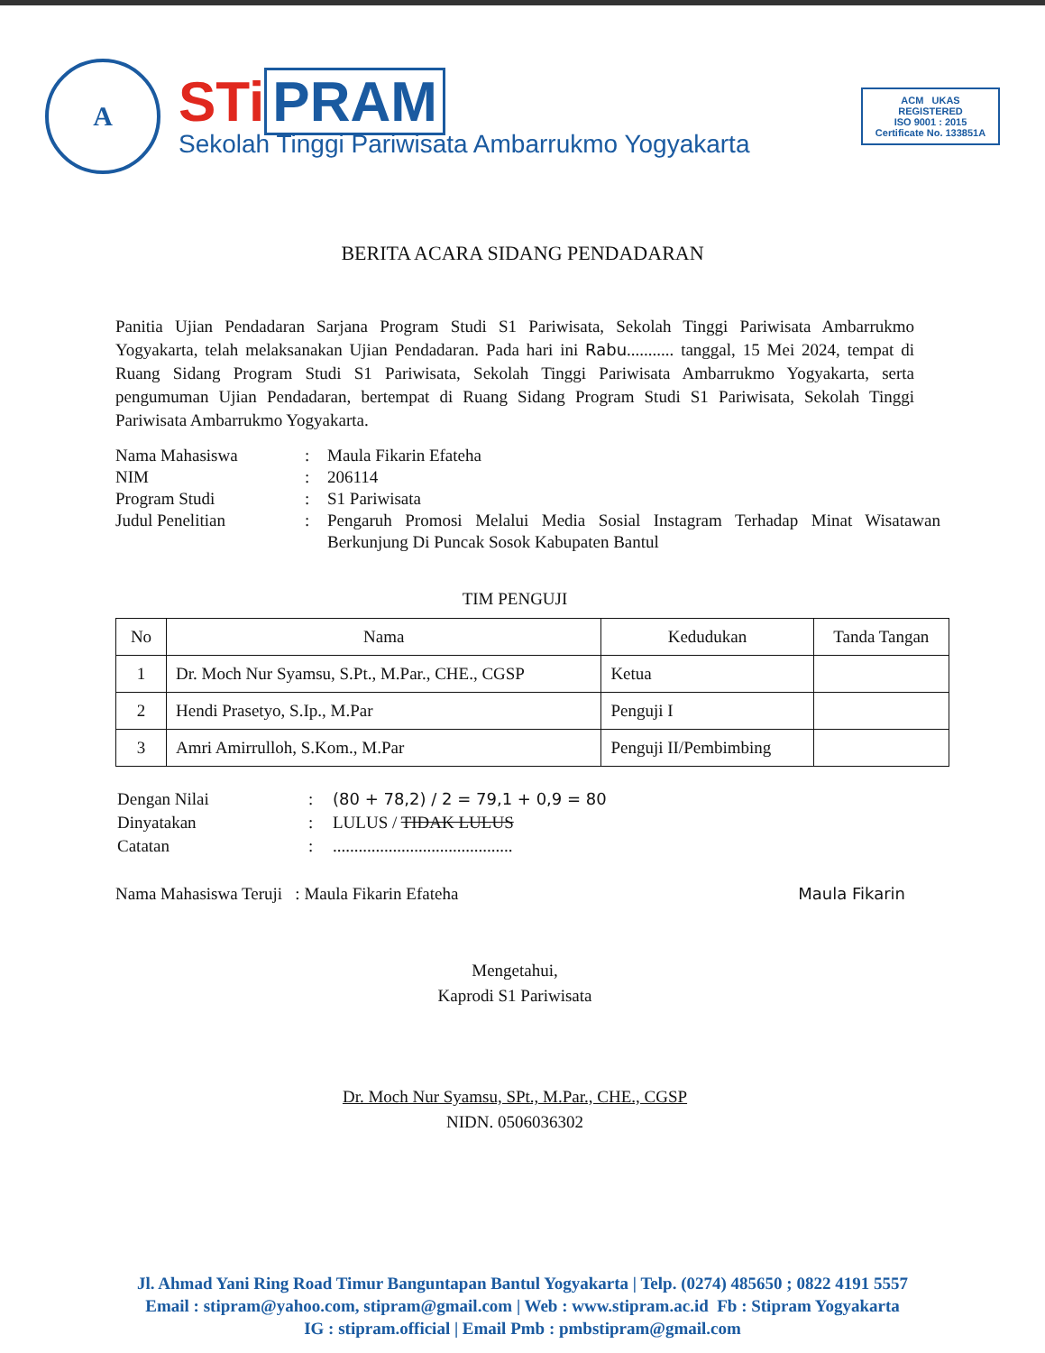A
STi PRAM
Sekolah Tinggi Pariwisata Ambarrukmo Yogyakarta
ACM UKAS
REGISTERED
ISO 9001 : 2015
Certificate No. 133851A
BERITA ACARA SIDANG PENDADARAN
Panitia Ujian Pendadaran Sarjana Program Studi S1 Pariwisata, Sekolah Tinggi Pariwisata Ambarrukmo Yogyakarta, telah melaksanakan Ujian Pendadaran. Pada hari ini Rabu........... tanggal, 15 Mei 2024, tempat di Ruang Sidang Program Studi S1 Pariwisata, Sekolah Tinggi Pariwisata Ambarrukmo Yogyakarta, serta pengumuman Ujian Pendadaran, bertempat di Ruang Sidang Program Studi S1 Pariwisata, Sekolah Tinggi Pariwisata Ambarrukmo Yogyakarta.
| Nama Mahasiswa | : | Maula Fikarin Efateha |
| NIM | : | 206114 |
| Program Studi | : | S1 Pariwisata |
| Judul Penelitian | : | Pengaruh Promosi Melalui Media Sosial Instagram Terhadap Minat Wisatawan Berkunjung Di Puncak Sosok Kabupaten Bantul |
TIM PENGUJI
| No | Nama | Kedudukan | Tanda Tangan |
| --- | --- | --- | --- |
| 1 | Dr. Moch Nur Syamsu, S.Pt., M.Par., CHE., CGSP | Ketua | |
| 2 | Hendi Prasetyo, S.Ip., M.Par | Penguji I | |
| 3 | Amri Amirrulloh, S.Kom., M.Par | Penguji II/Pembimbing | |
| Dengan Nilai | : | (80 + 78,2) / 2 = 79,1 + 0,9 = 80 |
| Dinyatakan | : | LULUS / TIDAK LULUS |
| Catatan | : | .......................................... |
Nama Mahasiswa Teruji : Maula Fikarin Efateha
Maula Fikarin
Mengetahui,
Kaprodi S1 Pariwisata
Dr. Moch Nur Syamsu, SPt., M.Par., CHE., CGSP
NIDN. 0506036302
Jl. Ahmad Yani Ring Road Timur Banguntapan Bantul Yogyakarta | Telp. (0274) 485650 ; 0822 4191 5557
Email : stipram@yahoo.com, stipram@gmail.com | Web : www.stipram.ac.id Fb : Stipram Yogyakarta
IG : stipram.official | Email Pmb : pmbstipram@gmail.com